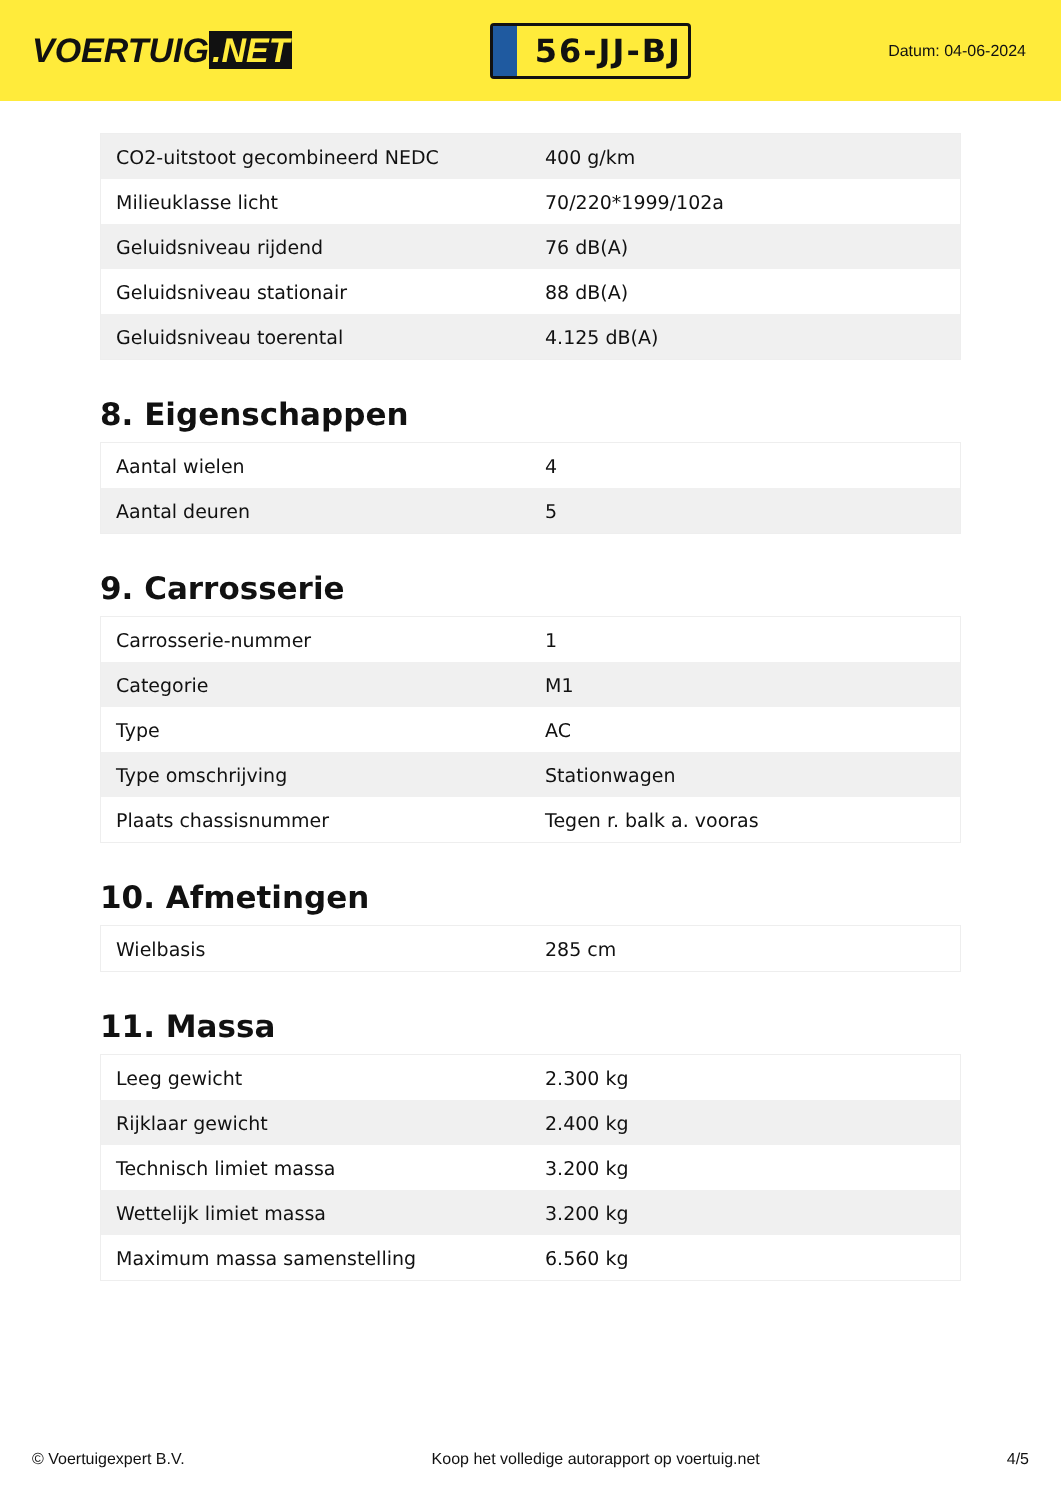VOERTUIG.NET
56-JJ-BJ
Datum: 04-06-2024
| CO2-uitstoot gecombineerd NEDC | 400 g/km |
| Milieuklasse licht | 70/220*1999/102a |
| Geluidsniveau rijdend | 76 dB(A) |
| Geluidsniveau stationair | 88 dB(A) |
| Geluidsniveau toerental | 4.125 dB(A) |
8. Eigenschappen
| Aantal wielen | 4 |
| Aantal deuren | 5 |
9. Carrosserie
| Carrosserie-nummer | 1 |
| Categorie | M1 |
| Type | AC |
| Type omschrijving | Stationwagen |
| Plaats chassisnummer | Tegen r. balk a. vooras |
10. Afmetingen
| Wielbasis | 285 cm |
11. Massa
| Leeg gewicht | 2.300 kg |
| Rijklaar gewicht | 2.400 kg |
| Technisch limiet massa | 3.200 kg |
| Wettelijk limiet massa | 3.200 kg |
| Maximum massa samenstelling | 6.560 kg |
© Voertuigexpert B.V. Koop het volledige autorapport op voertuig.net 4/5